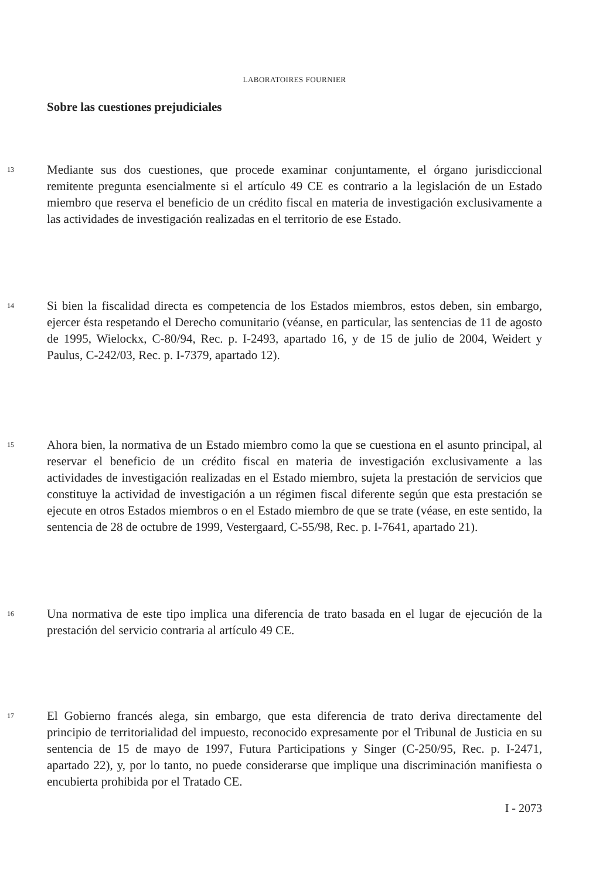LABORATOIRES FOURNIER
Sobre las cuestiones prejudiciales
13
Mediante sus dos cuestiones, que procede examinar conjuntamente, el órgano jurisdiccional remitente pregunta esencialmente si el artículo 49 CE es contrario a la legislación de un Estado miembro que reserva el beneficio de un crédito fiscal en materia de investigación exclusivamente a las actividades de investigación realizadas en el territorio de ese Estado.
14
Si bien la fiscalidad directa es competencia de los Estados miembros, estos deben, sin embargo, ejercer ésta respetando el Derecho comunitario (véanse, en particular, las sentencias de 11 de agosto de 1995, Wielockx, C-80/94, Rec. p. I-2493, apartado 16, y de 15 de julio de 2004, Weidert y Paulus, C-242/03, Rec. p. I-7379, apartado 12).
15
Ahora bien, la normativa de un Estado miembro como la que se cuestiona en el asunto principal, al reservar el beneficio de un crédito fiscal en materia de investigación exclusivamente a las actividades de investigación realizadas en el Estado miembro, sujeta la prestación de servicios que constituye la actividad de investigación a un régimen fiscal diferente según que esta prestación se ejecute en otros Estados miembros o en el Estado miembro de que se trate (véase, en este sentido, la sentencia de 28 de octubre de 1999, Vestergaard, C-55/98, Rec. p. I-7641, apartado 21).
16
Una normativa de este tipo implica una diferencia de trato basada en el lugar de ejecución de la prestación del servicio contraria al artículo 49 CE.
17
El Gobierno francés alega, sin embargo, que esta diferencia de trato deriva directamente del principio de territorialidad del impuesto, reconocido expresamente por el Tribunal de Justicia en su sentencia de 15 de mayo de 1997, Futura Participations y Singer (C-250/95, Rec. p. I-2471, apartado 22), y, por lo tanto, no puede considerarse que implique una discriminación manifiesta o encubierta prohibida por el Tratado CE.
I - 2073